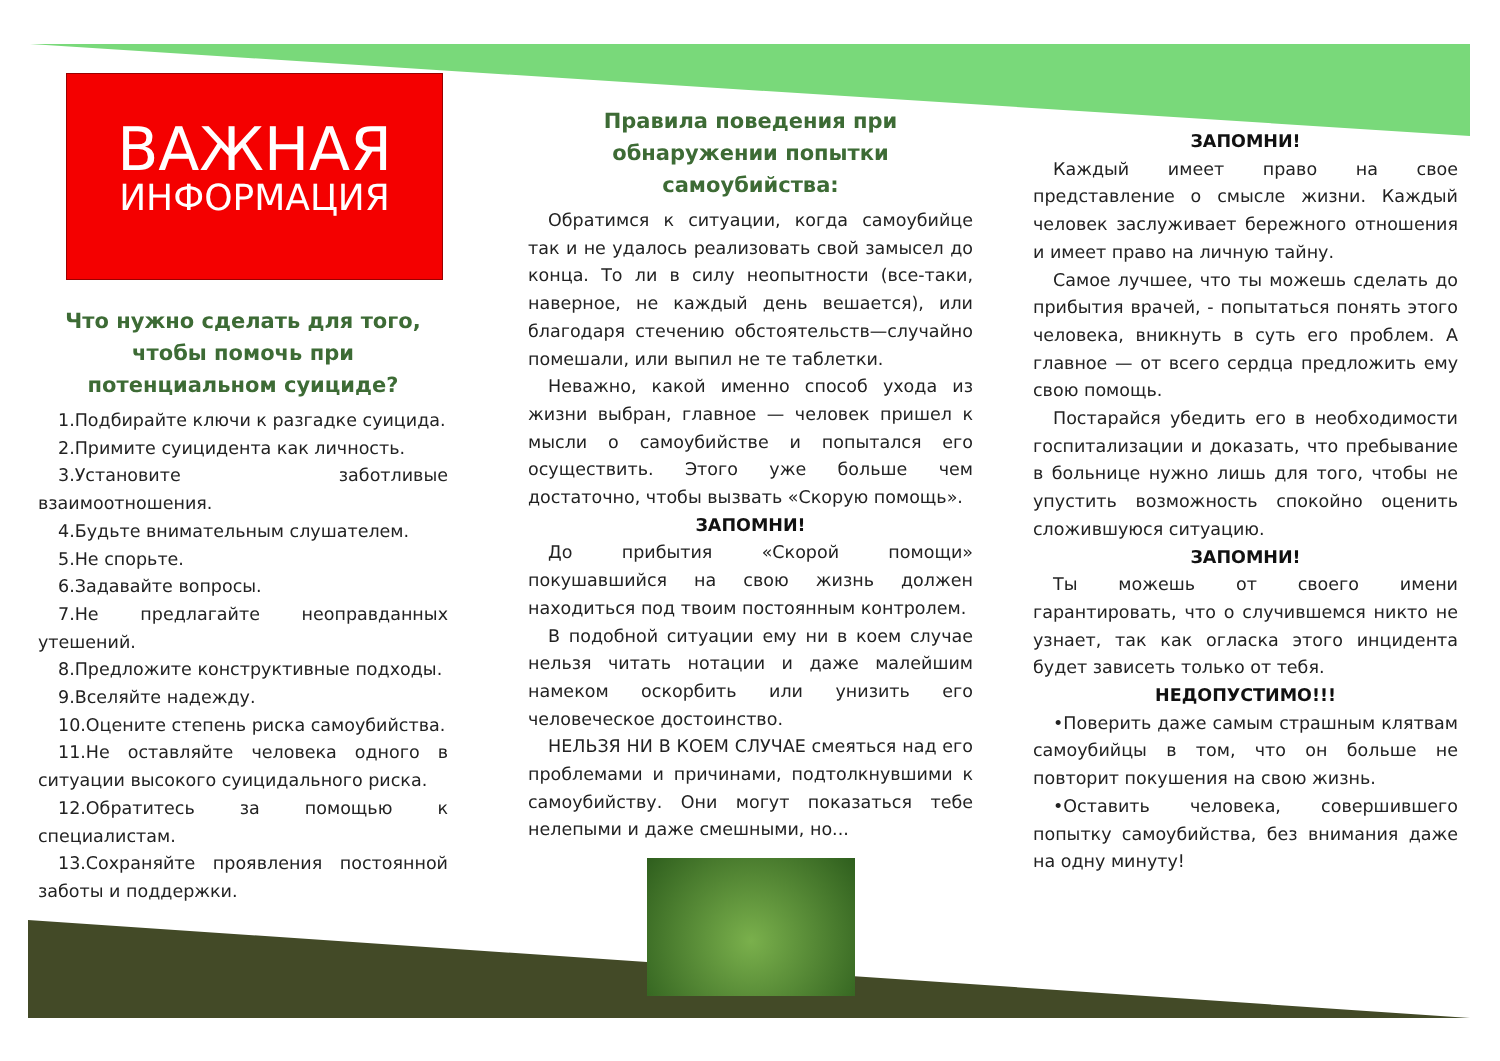ВАЖНАЯ
ИНФОРМАЦИЯ
Что нужно сделать для того, чтобы помочь при потенциальном суициде?
1.Подбирайте ключи к разгадке суицида.
2.Примите суицидента как личность.
3.Установите заботливые взаимоотношения.
4.Будьте внимательным слушателем.
5.Не спорьте.
6.Задавайте вопросы.
7.Не предлагайте неоправданных утешений.
8.Предложите конструктивные подходы.
9.Вселяйте надежду.
10.Оцените степень риска самоубийства.
11.Не оставляйте человека одного в ситуации высокого суицидального риска.
12.Обратитесь за помощью к специалистам.
13.Сохраняйте проявления постоянной заботы и поддержки.
Правила поведения при обнаружении попытки самоубийства:
Обратимся к ситуации, когда самоубийце так и не удалось реализовать свой замысел до конца. То ли в силу неопытности (все-таки, наверное, не каждый день вешается), или благодаря стечению обстоятельств—случайно помешали, или выпил не те таблетки.
Неважно, какой именно способ ухода из жизни выбран, главное — человек пришел к мысли о самоубийстве и попытался его осуществить. Этого уже больше чем достаточно, чтобы вызвать «Скорую помощь».
ЗАПОМНИ!
До прибытия «Скорой помощи» покушавшийся на свою жизнь должен находиться под твоим постоянным контролем.
В подобной ситуации ему ни в коем случае нельзя читать нотации и даже малейшим намеком оскорбить или унизить его человеческое достоинство.
НЕЛЬЗЯ НИ В КОЕМ СЛУЧАЕ смеяться над его проблемами и причинами, подтолкнувшими к самоубийству. Они могут показаться тебе нелепыми и даже смешными, но...
ЗАПОМНИ!
Каждый имеет право на свое представление о смысле жизни. Каждый человек заслуживает бережного отношения и имеет право на личную тайну.
Самое лучшее, что ты можешь сделать до прибытия врачей, - попытаться понять этого человека, вникнуть в суть его проблем. А главное — от всего сердца предложить ему свою помощь.
Постарайся убедить его в необходимости госпитализации и доказать, что пребывание в больнице нужно лишь для того, чтобы не упустить возможность спокойно оценить сложившуюся ситуацию.
ЗАПОМНИ!
Ты можешь от своего имени гарантировать, что о случившемся никто не узнает, так как огласка этого инцидента будет зависеть только от тебя.
НЕДОПУСТИМО!!!
•Поверить даже самым страшным клятвам самоубийцы в том, что он больше не повторит покушения на свою жизнь.
•Оставить человека, совершившего попытку самоубийства, без внимания даже на одну минуту!